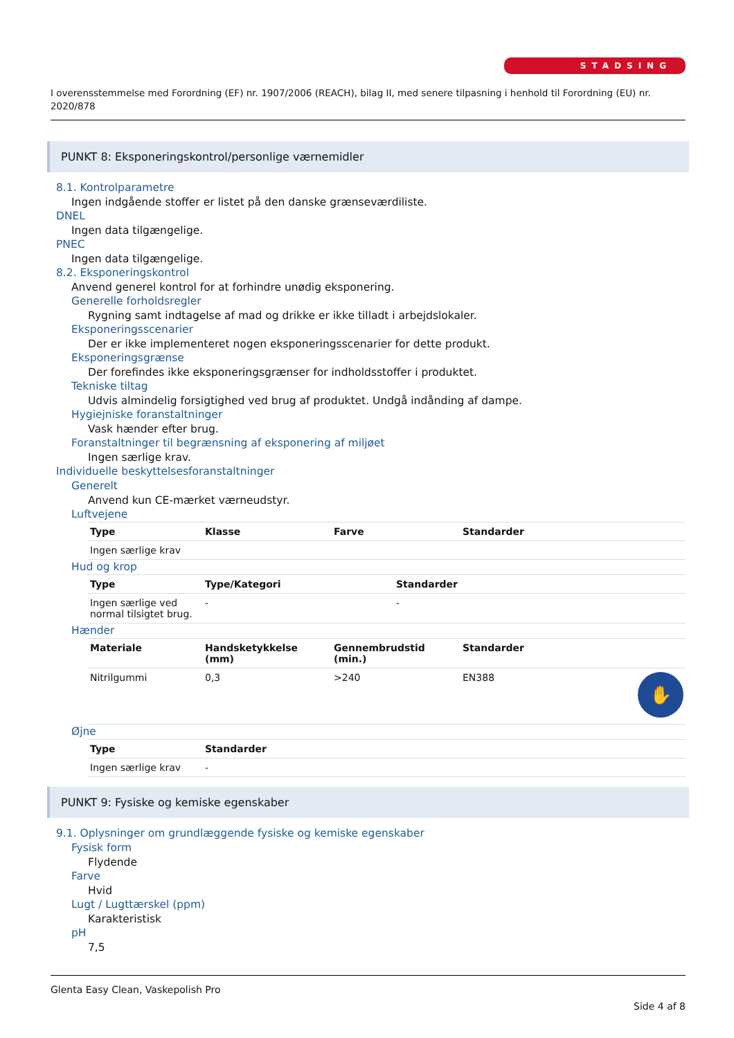STADSING
I overensstemmelse med Forordning (EF) nr. 1907/2006 (REACH), bilag II, med senere tilpasning i henhold til Forordning (EU) nr. 2020/878
PUNKT 8: Eksponeringskontrol/personlige værnemidler
8.1. Kontrolparametre
Ingen indgående stoffer er listet på den danske grænseværdiliste.
DNEL
Ingen data tilgængelige.
PNEC
Ingen data tilgængelige.
8.2. Eksponeringskontrol
Anvend generel kontrol for at forhindre unødig eksponering.
Generelle forholdsregler
Rygning samt indtagelse af mad og drikke er ikke tilladt i arbejdslokaler.
Eksponeringsscenarier
Der er ikke implementeret nogen eksponeringsscenarier for dette produkt.
Eksponeringsgrænse
Der forefindes ikke eksponeringsgrænser for indholdsstoffer i produktet.
Tekniske tiltag
Udvis almindelig forsigtighed ved brug af produktet. Undgå indånding af dampe.
Hygiejniske foranstaltninger
Vask hænder efter brug.
Foranstaltninger til begrænsning af eksponering af miljøet
Ingen særlige krav.
Individuelle beskyttelsesforanstaltninger
Generelt
Anvend kun CE-mærket værneudstyr.
Luftvejene
| Type | Klasse | Farve | Standarder |
| --- | --- | --- | --- |
| Ingen særlige krav | | | |
Hud og krop
| Type | Type/Kategori | Standarder |
| --- | --- | --- |
| Ingen særlige ved normal tilsigtet brug. | - | - |
Hænder
| Materiale | Handsketykkelse (mm) | Gennembrudstid (min.) | Standarder |
| --- | --- | --- | --- |
| Nitrilgummi | 0,3 | >240 | EN388 ✋ |
Øjne
| Type | Standarder |
| --- | --- |
| Ingen særlige krav | - |
PUNKT 9: Fysiske og kemiske egenskaber
9.1. Oplysninger om grundlæggende fysiske og kemiske egenskaber
Fysisk form
Flydende
Farve
Hvid
Lugt / Lugttærskel (ppm)
Karakteristisk
pH
7,5
Glenta Easy Clean, Vaskepolish Pro
Side 4 af 8